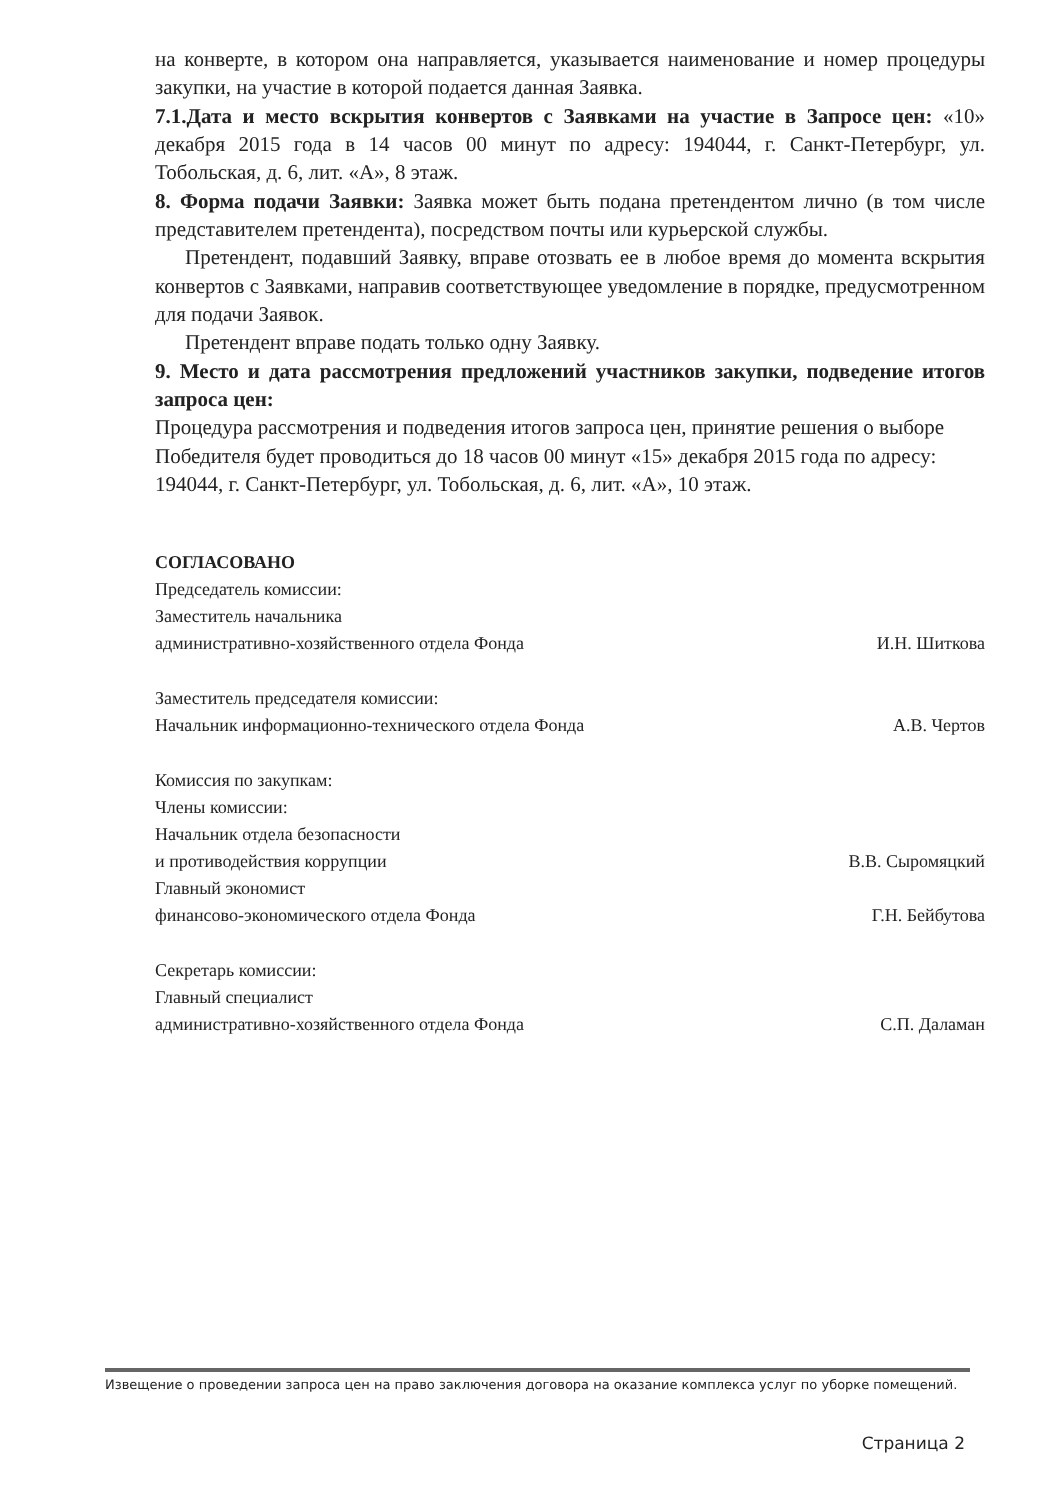на конверте, в котором она направляется, указывается наименование и номер процедуры закупки, на участие в которой подается данная Заявка.
7.1.Дата и место вскрытия конвертов с Заявками на участие в Запросе цен: «10» декабря 2015 года в 14 часов 00 минут по адресу: 194044, г. Санкт-Петербург, ул. Тобольская, д. 6, лит. «А», 8 этаж.
8. Форма подачи Заявки: Заявка может быть подана претендентом лично (в том числе представителем претендента), посредством почты или курьерской службы.
Претендент, подавший Заявку, вправе отозвать ее в любое время до момента вскрытия конвертов с Заявками, направив соответствующее уведомление в порядке, предусмотренном для подачи Заявок.
Претендент вправе подать только одну Заявку.
9. Место и дата рассмотрения предложений участников закупки, подведение итогов запроса цен:
Процедура рассмотрения и подведения итогов запроса цен, принятие решения о выборе Победителя будет проводиться до 18 часов 00 минут «15» декабря 2015 года по адресу: 194044, г. Санкт-Петербург, ул. Тобольская, д. 6, лит. «А», 10 этаж.
СОГЛАСОВАНО
Председатель комиссии:
Заместитель начальника
административно-хозяйственного отдела Фонда
И.Н. Шиткова
Заместитель председателя комиссии:
Начальник информационно-технического отдела Фонда
А.В. Чертов
Комиссия по закупкам:
Члены комиссии:
Начальник отдела безопасности
и противодействия коррупции
В.В. Сыромяцкий
Главный экономист
финансово-экономического отдела Фонда
Г.Н. Бейбутова
Секретарь комиссии:
Главный специалист
административно-хозяйственного отдела Фонда
С.П. Даламан
Извещение о проведении запроса цен на право заключения договора на оказание комплекса услуг по уборке помещений.
Страница 2